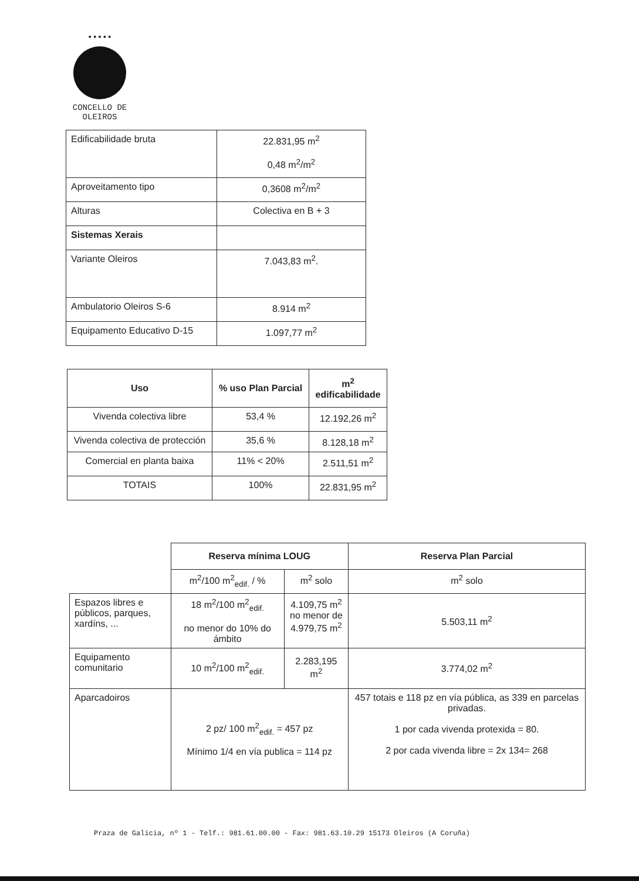▪▪▪▪▪
CONCELLO DE
OLEIROS
| Edificabilidade bruta | 22.831,95 m<sup>2</sup> 0,48 m<sup>2</sup>/m<sup>2</sup> |
| Aproveitamento tipo | 0,3608 m<sup>2</sup>/m<sup>2</sup> |
| Alturas | Colectiva en B + 3 |
| Sistemas Xerais | |
| Variante Oleiros | 7.043,83 m<sup>2</sup>. |
| Ambulatorio Oleiros S-6 | 8.914 m<sup>2</sup> |
| Equipamento Educativo D-15 | 1.097,77 m<sup>2</sup> |
| Uso | % uso Plan Parcial | m<sup>2</sup> edificabilidade |
| --- | --- | --- |
| Vivenda colectiva libre | 53,4 % | 12.192,26 m<sup>2</sup> |
| Vivenda colectiva de protección | 35,6 % | 8.128,18 m<sup>2</sup> |
| Comercial en planta baixa | 11% < 20% | 2.511,51 m<sup>2</sup> |
| TOTAIS | 100% | 22.831,95 m<sup>2</sup> |
| | Reserva mínima LOUG | | Reserva Plan Parcial |
| | m<sup>2</sup>/100 m<sup>2</sup><sub>edif.</sub> / % | m<sup>2</sup> solo | m<sup>2</sup> solo |
| Espazos libres e públicos, parques, xardíns, ... | 18 m<sup>2</sup>/100 m<sup>2</sup><sub>edif.</sub> no menor do 10% do ámbito | 4.109,75 m<sup>2</sup> no menor de 4.979,75 m<sup>2</sup> | 5.503,11 m<sup>2</sup> |
| Equipamento comunitario | 10 m<sup>2</sup>/100 m<sup>2</sup><sub>edif.</sub> | 2.283,195 m<sup>2</sup> | 3.774,02 m<sup>2</sup> |
| Aparcadoiros | 2 pz/ 100 m<sup>2</sup><sub>edif.</sub> = 457 pz Mínimo 1/4 en vía publica = 114 pz | | 457 totais e 118 pz en vía pública, as 339 en parcelas privadas. 1 por cada vivenda protexida = 80. 2 por cada vivenda libre = 2x 134= 268 |
Praza de Galicia, nº 1 - Telf.: 981.61.00.00 - Fax: 981.63.10.29 15173 Oleiros (A Coruña)